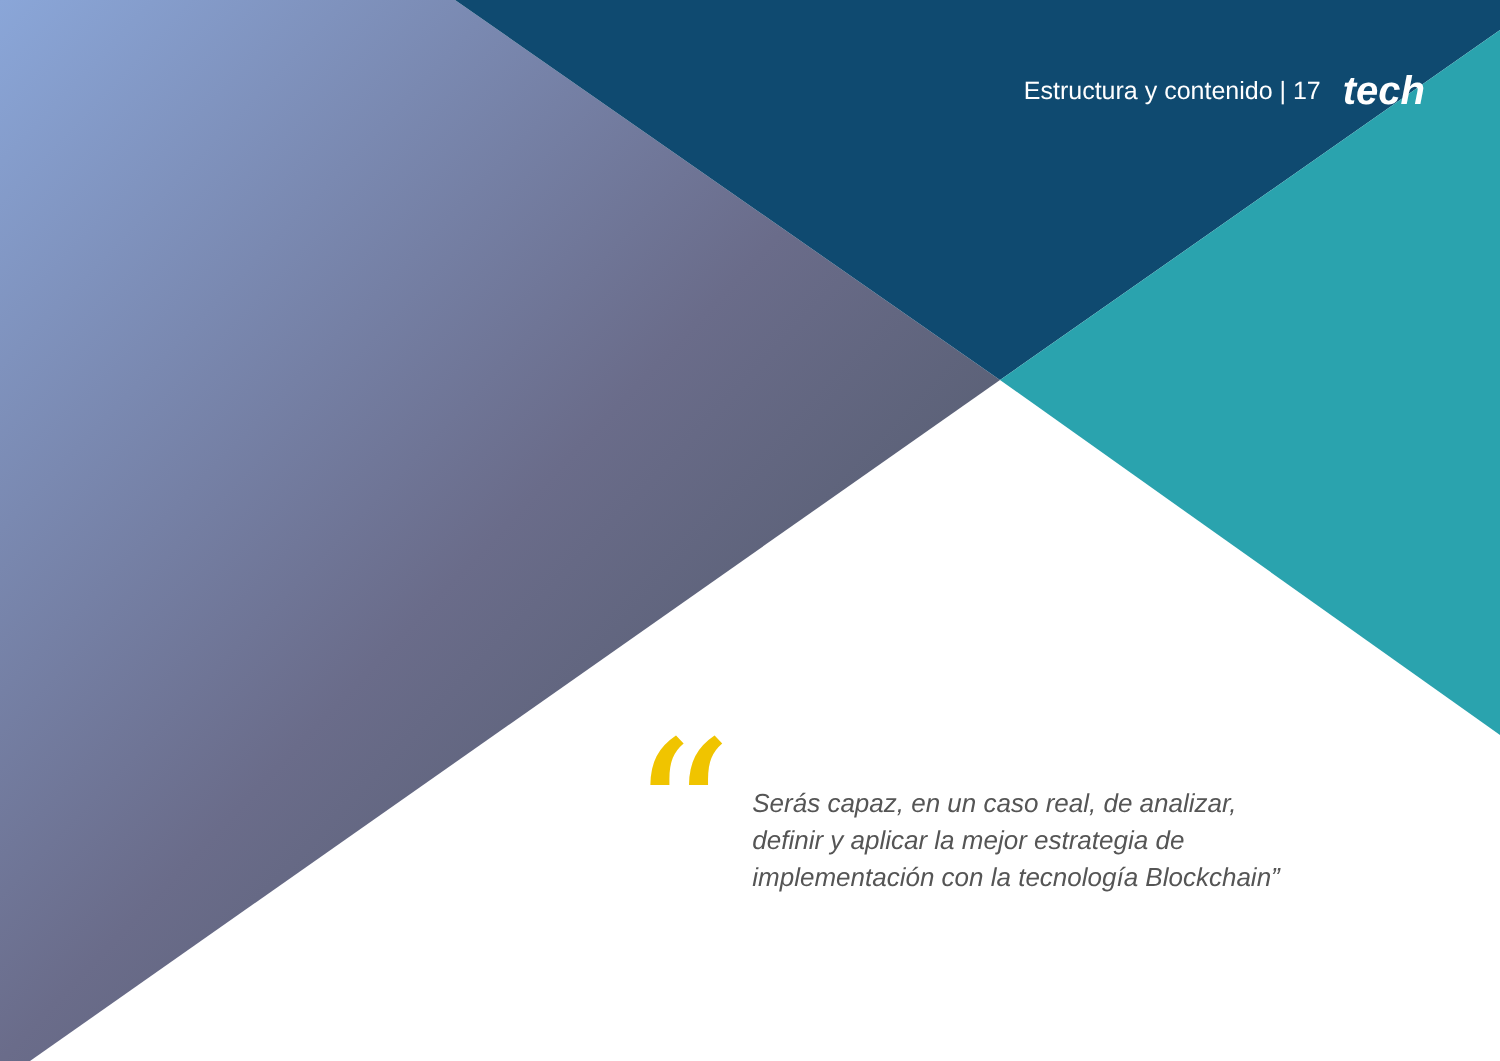Estructura y contenido | 17 tech
“
Serás capaz, en un caso real, de analizar, definir y aplicar la mejor estrategia de implementación con la tecnología Blockchain”